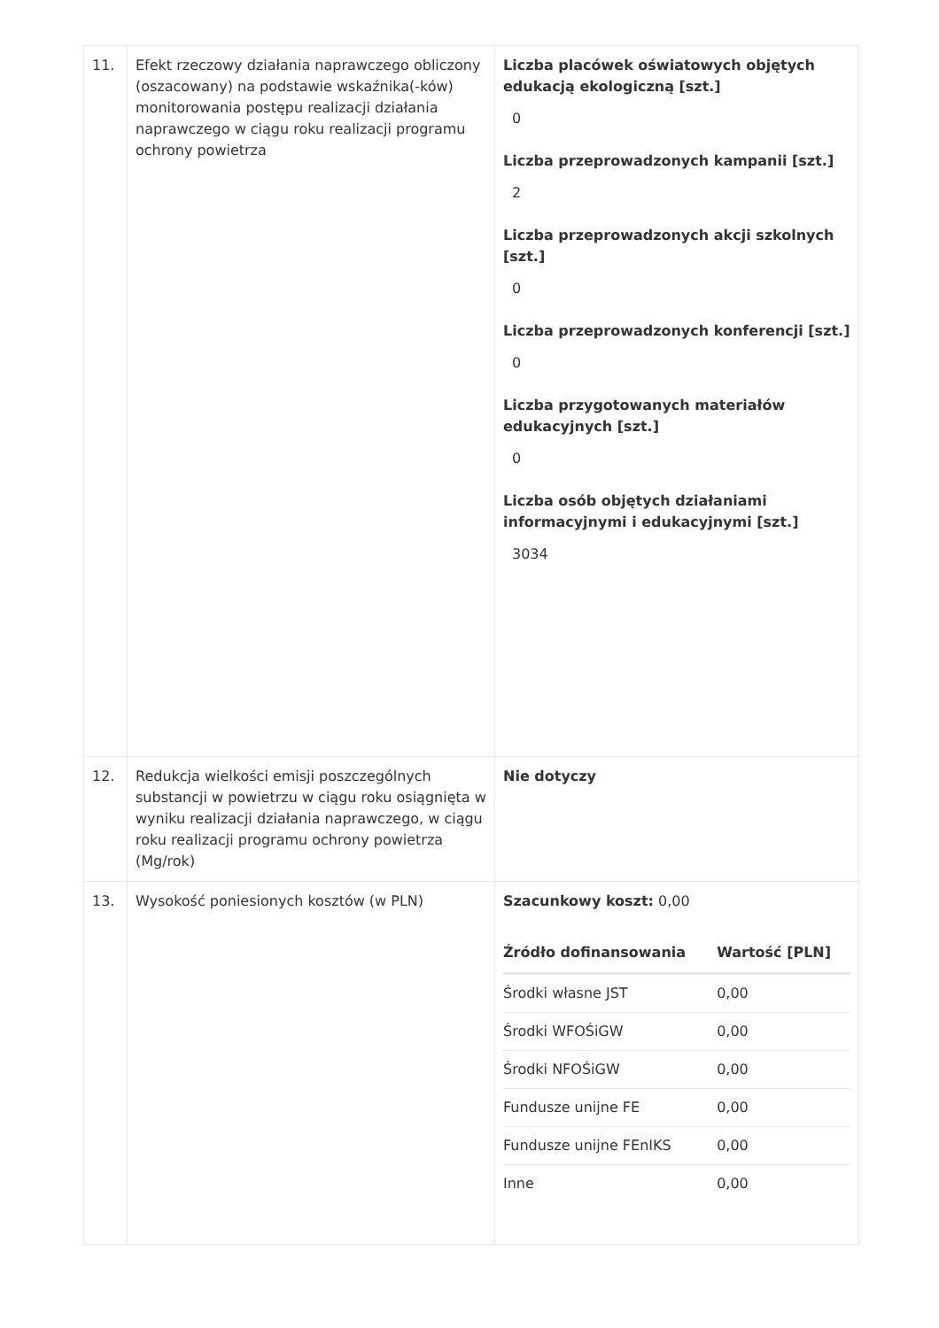| 11. | Efekt rzeczowy działania naprawczego obliczony (oszacowany) na podstawie wskaźnika(-ków) monitorowania postępu realizacji działania naprawczego w ciągu roku realizacji programu ochrony powietrza | Liczba placówek oświatowych objętych edukacją ekologiczną [szt.] 0 Liczba przeprowadzonych kampanii [szt.] 2 Liczba przeprowadzonych akcji szkolnych [szt.] 0 Liczba przeprowadzonych konferencji [szt.] 0 Liczba przygotowanych materiałów edukacyjnych [szt.] 0 Liczba osób objętych działaniami informacyjnymi i edukacyjnymi [szt.] 3034 |
| 12. | Redukcja wielkości emisji poszczególnych substancji w powietrzu w ciągu roku osiągnięta w wyniku realizacji działania naprawczego, w ciągu roku realizacji programu ochrony powietrza (Mg/rok) | Nie dotyczy |
| 13. | Wysokość poniesionych kosztów (w PLN) | Szacunkowy koszt: 0,00 / Źródło dofinansowania / Wartość [PLN] / / --- / --- / / Środki własne JST / 0,00 / / Środki WFOŚiGW / 0,00 / / Środki NFOŚiGW / 0,00 / / Fundusze unijne FE / 0,00 / / Fundusze unijne FEnIKS / 0,00 / / Inne / 0,00 / |